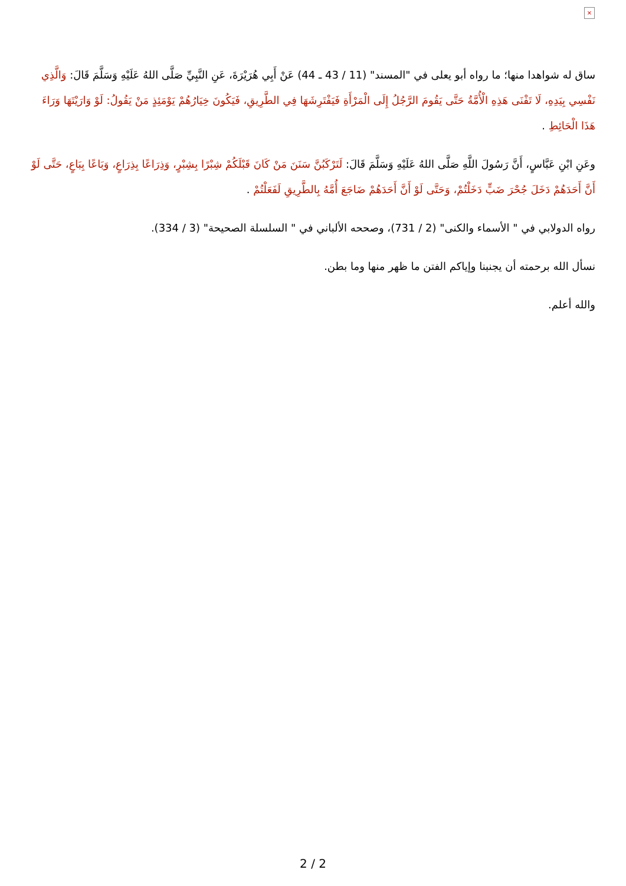×
ساق له شواهدا منها؛ ما رواه أبو يعلى في "المسند" (11 / 43 ـ 44) عَنْ أَبِي هُرَيْرَةَ، عَنِ النَّبِيِّ صَلَّى اللهُ عَلَيْهِ وَسَلَّمَ قَالَ: وَالَّذِي نَفْسِي بِيَدِهِ، لَا تَفْنَى هَذِهِ الْأُمَّةُ حَتَّى يَقُومَ الرَّجُلُ إِلَى الْمَرْأَةِ فَيَفْتَرِشَهَا فِي الطَّرِيقِ، فَيَكُونَ خِيَارُهُمْ يَوْمَئِذٍ مَنْ يَقُولُ: لَوْ وَارَيْتَهَا وَرَاءَ هَذَا الْحَائِطِ .
وعَنِ ابْنِ عَبَّاسٍ، أَنَّ رَسُولَ اللَّهِ صَلَّى اللهُ عَلَيْهِ وَسَلَّمَ قَالَ: لَتَرْكَبُنَّ سَنَنَ مَنْ كَانَ قَبْلَكُمْ شِبْرًا بِشِبْرٍ، وَذِرَاعًا بِذِرَاعٍ، وَبَاعًا بِبَاعٍ، حَتَّى لَوْ أَنَّ أَحَدَهُمْ دَخَلَ جُحْرَ ضَبٍّ دَخَلْتُمْ، وَحَتَّى لَوْ أَنَّ أَحَدَهُمْ ضَاجَعَ أُمَّهُ بِالطَّرِيقِ لَفَعَلْتُمْ .
رواه الدولابي في " الأسماء والكنى" (2 / 731)، وصححه الألباني في " السلسلة الصحيحة" (3 / 334).
نسأل الله برحمته أن يجنبنا وإياكم الفتن ما ظهر منها وما بطن.
والله أعلم.
2 / 2